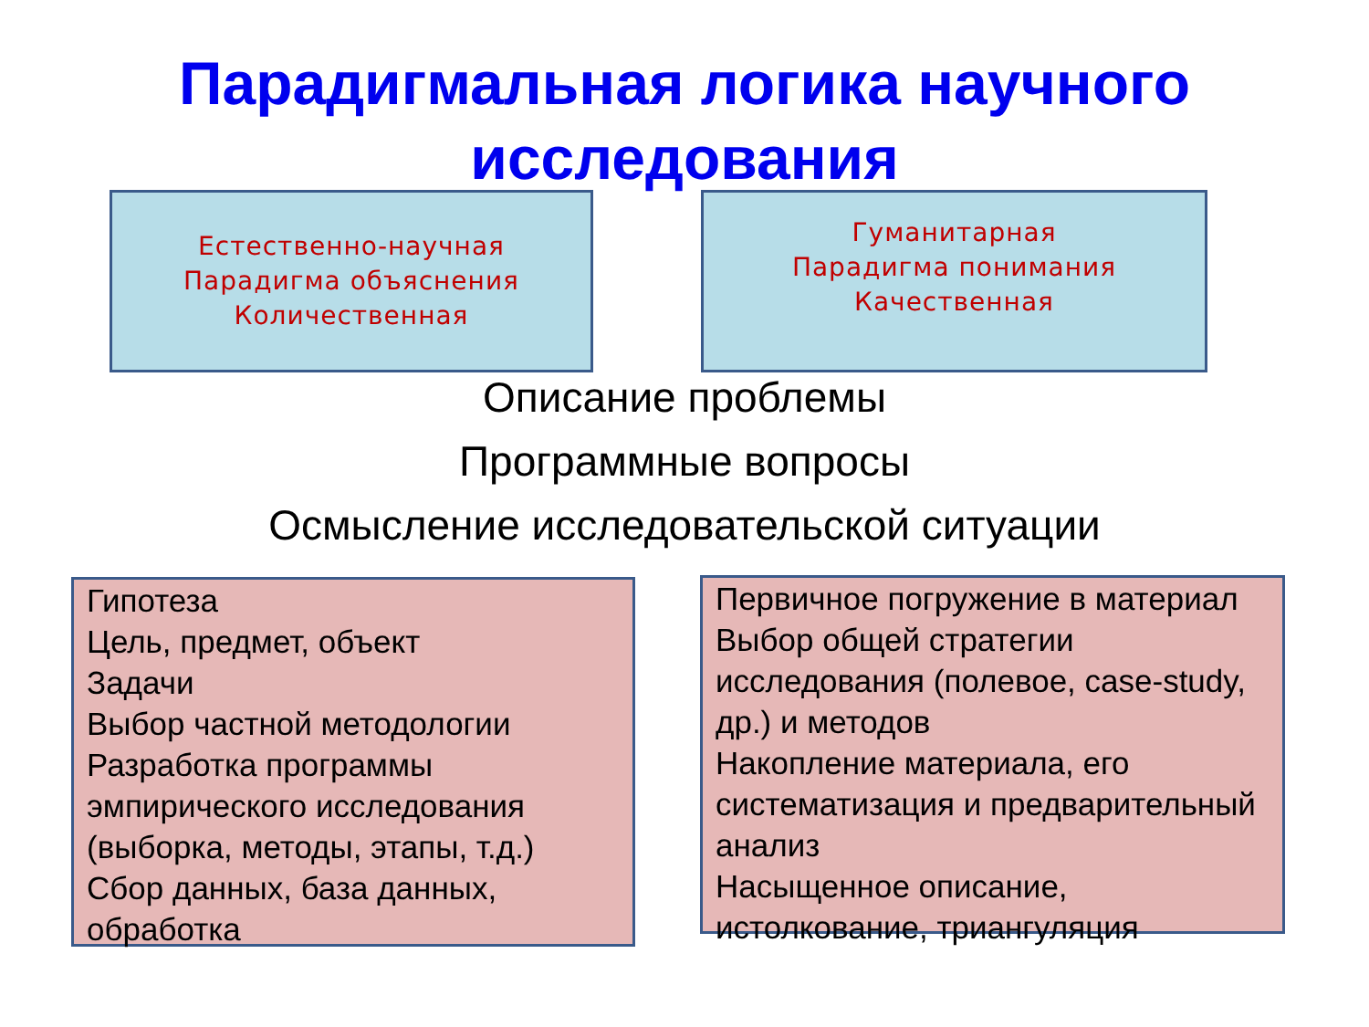Парадигмальная логика научного
исследования
Естественно-научная
Парадигма объяснения
Количественная
Гуманитарная
Парадигма понимания
Качественная
Описание проблемы
Программные вопросы
Осмысление исследовательской ситуации
Гипотеза
Цель, предмет, объект
Задачи
Выбор частной методологии
Разработка программы эмпирического исследования (выборка, методы, этапы, т.д.)
Сбор данных, база данных, обработка
Первичное погружение в материал
Выбор общей стратегии исследования (полевое, case-study, др.) и методов
Накопление материала, его систематизация и предварительный анализ
Насыщенное описание, истолкование, триангуляция